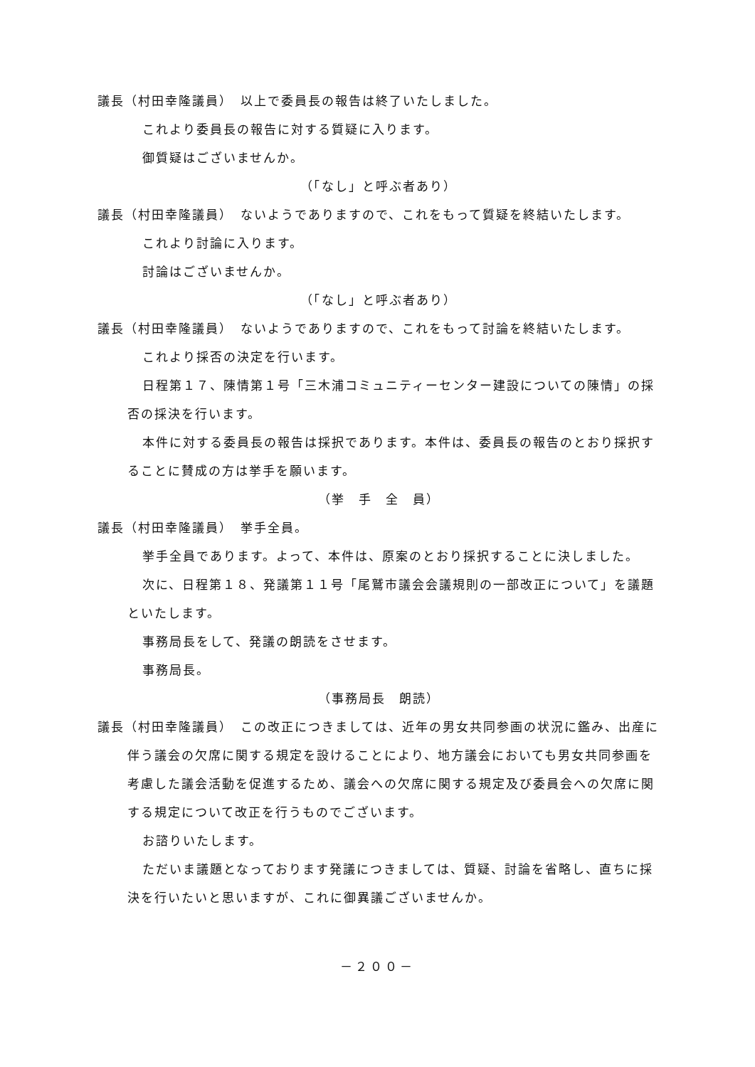議長（村田幸隆議員）　以上で委員長の報告は終了いたしました。
これより委員長の報告に対する質疑に入ります。
御質疑はございませんか。
（「なし」と呼ぶ者あり）
議長（村田幸隆議員）　ないようでありますので、これをもって質疑を終結いたします。
これより討論に入ります。
討論はございませんか。
（「なし」と呼ぶ者あり）
議長（村田幸隆議員）　ないようでありますので、これをもって討論を終結いたします。
これより採否の決定を行います。
日程第１７、陳情第１号「三木浦コミュニティーセンター建設についての陳情」の採否の採決を行います。
本件に対する委員長の報告は採択であります。本件は、委員長の報告のとおり採択することに賛成の方は挙手を願います。
（挙　手　全　員）
議長（村田幸隆議員）　挙手全員。
挙手全員であります。よって、本件は、原案のとおり採択することに決しました。
次に、日程第１８、発議第１１号「尾鷲市議会会議規則の一部改正について」を議題といたします。
事務局長をして、発議の朗読をさせます。
事務局長。
（事務局長　朗読）
議長（村田幸隆議員）　この改正につきましては、近年の男女共同参画の状況に鑑み、出産に伴う議会の欠席に関する規定を設けることにより、地方議会においても男女共同参画を考慮した議会活動を促進するため、議会への欠席に関する規定及び委員会への欠席に関する規定について改正を行うものでございます。
お諮りいたします。
ただいま議題となっております発議につきましては、質疑、討論を省略し、直ちに採決を行いたいと思いますが、これに御異議ございませんか。
－２００－